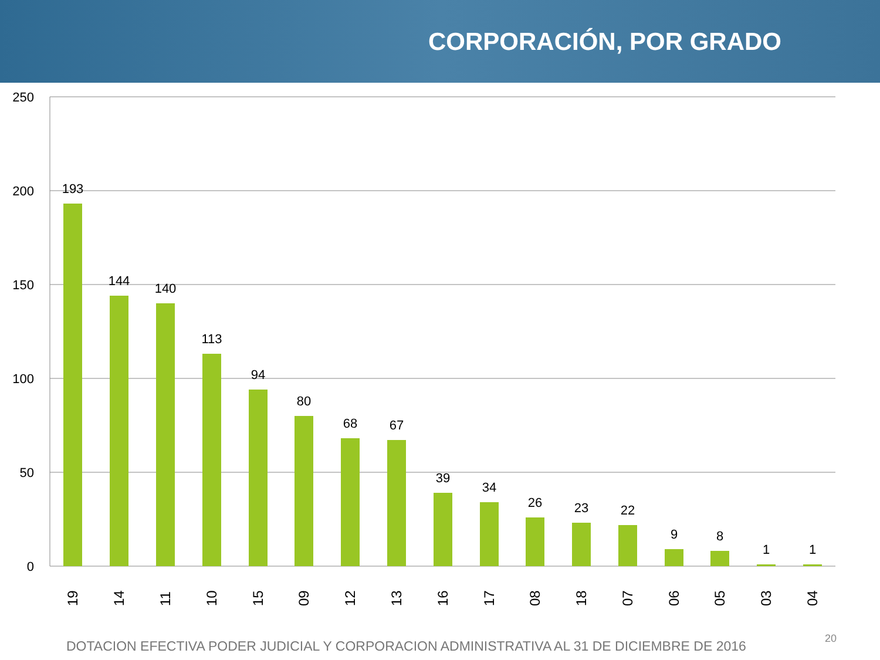CORPORACIÓN, POR GRADO
250
200
150
100
50
0
193
144
140
113
94
80
68
67
39
34
26
23
22
9
8
1
1
19
14
11
10
15
09
12
13
16
17
08
18
07
06
05
03
04
DOTACION EFECTIVA PODER JUDICIAL Y CORPORACION ADMINISTRATIVA AL 31 DE DICIEMBRE DE 2016
20